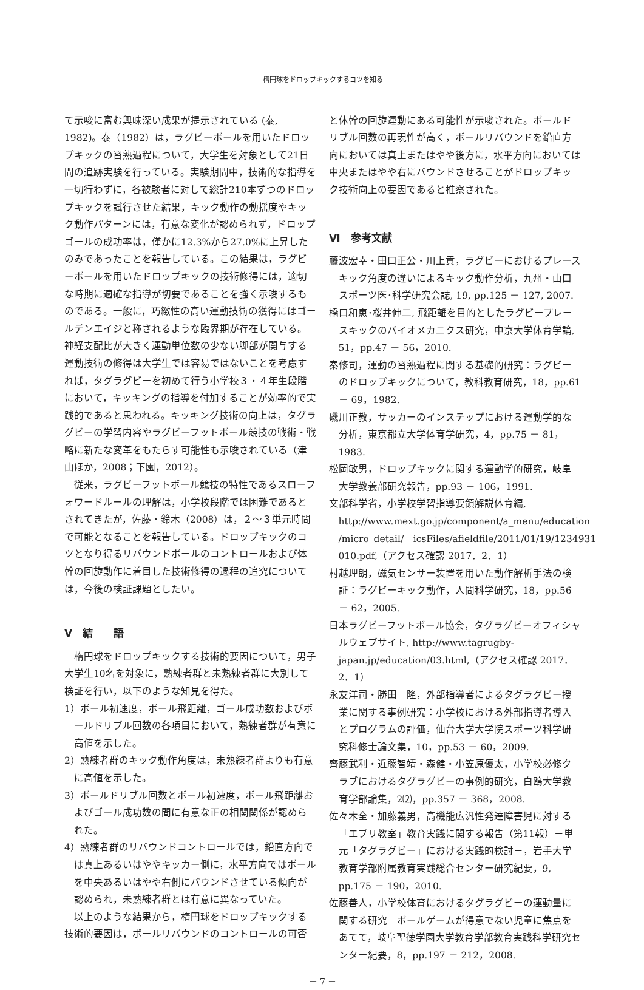楕円球をドロップキックするコツを知る
て示唆に富む興味深い成果が提示されている (泰, 1982)。泰（1982）は，ラグビーボールを用いたドロップキックの習熟過程について，大学生を対象として21日間の追跡実験を行っている。実験期間中，技術的な指導を一切行わずに，各被験者に対して総計210本ずつのドロップキックを試行させた結果，キック動作の動揺度やキック動作パターンには，有意な変化が認められず，ドロップゴールの成功率は，僅かに12.3%から27.0%に上昇したのみであったことを報告している。この結果は，ラグビーボールを用いたドロップキックの技術修得には，適切な時期に適確な指導が切要であることを強く示唆するものである。一般に，巧緻性の高い運動技術の獲得にはゴールデンエイジと称されるような臨界期が存在している。神経支配比が大きく運動単位数の少ない脚部が関与する運動技術の修得は大学生では容易ではないことを考慮すれば，タグラグビーを初めて行う小学校３・４年生段階において，キッキングの指導を付加することが効率的で実践的であると思われる。キッキング技術の向上は，タグラグビーの学習内容やラグビーフットボール競技の戦術・戦略に新たな変革をもたらす可能性も示唆されている（津山ほか，2008；下園，2012）。
従来，ラグビーフットボール競技の特性であるスローフォワードルールの理解は，小学校段階では困難であるとされてきたが，佐藤・鈴木（2008）は，２～３単元時間で可能となることを報告している。ドロップキックのコツとなり得るリバウンドボールのコントロールおよび体幹の回旋動作に着目した技術修得の過程の追究については，今後の検証課題としたい。
Ⅴ　結　　語
楕円球をドロップキックする技術的要因について，男子大学生10名を対象に，熟練者群と未熟練者群に大別して検証を行い，以下のような知見を得た。
1）ボール初速度，ボール飛距離，ゴール成功数およびボールドリブル回数の各項目において，熟練者群が有意に高値を示した。
2）熟練者群のキック動作角度は，未熟練者群よりも有意に高値を示した。
3）ボールドリブル回数とボール初速度，ボール飛距離およびゴール成功数の間に有意な正の相関関係が認められた。
4）熟練者群のリバウンドコントロールでは，鉛直方向では真上あるいはややキッカー側に，水平方向ではボールを中央あるいはやや右側にバウンドさせている傾向が認められ，未熟練者群とは有意に異なっていた。
以上のような結果から，楕円球をドロップキックする技術的要因は，ボールリバウンドのコントロールの可否
と体幹の回旋運動にある可能性が示唆された。ボールドリブル回数の再現性が高く，ボールリバウンドを鉛直方向においては真上またはやや後方に，水平方向においては中央またはやや右にバウンドさせることがドロップキック技術向上の要因であると推察された。
Ⅵ　参考文献
藤波宏幸・田口正公・川上貢，ラグビーにおけるプレースキック角度の違いによるキック動作分析，九州・山口スポーツ医･科学研究会誌, 19, pp.125 － 127, 2007.
橋口和恵･桜井伸二, 飛距離を目的としたラグビープレースキックのバイオメカニクス研究，中京大学体育学論, 51，pp.47 － 56，2010.
秦修司，運動の習熟過程に関する基礎的研究：ラグビーのドロップキックについて，教科教育研究，18，pp.61 － 69，1982.
磯川正教，サッカーのインステップにおける運動学的な分析，東京都立大学体育学研究，4，pp.75 － 81，1983.
松岡敏男，ドロップキックに関する運動学的研究，岐阜大学教養部研究報告，pp.93 － 106，1991.
文部科学省，小学校学習指導要領解説体育編, http://www.mext.go.jp/component/a_menu/education /micro_detail/__icsFiles/afieldfile/2011/01/19/1234931_ 010.pdf,（アクセス確認 2017．2．1）
村越理朗，磁気センサー装置を用いた動作解析手法の検証：ラグビーキック動作，人間科学研究，18，pp.56 － 62，2005.
日本ラグビーフットボール協会，タグラグビーオフィシャルウェブサイト, http://www.tagrugby-japan.jp/education/03.html,（アクセス確認 2017．2．1）
永友洋司・勝田　隆，外部指導者によるタグラグビー授業に関する事例研究：小学校における外部指導者導入とプログラムの評価，仙台大学大学院スポーツ科学研究科修士論文集，10，pp.53 － 60，2009.
齊藤武利・近藤智靖・森健・小笠原優太，小学校必修クラブにおけるタグラグビーの事例的研究，白鴎大学教育学部論集，2⑵，pp.357 － 368，2008.
佐々木全・加藤義男，高機能広汎性発達障害児に対する「エブリ教室」教育実践に関する報告（第11報）－単元「タグラグビー」における実践的検討－，岩手大学教育学部附属教育実践総合センター研究紀要，9, pp.175 － 190，2010.
佐藤善人，小学校体育におけるタグラグビーの運動量に関する研究　ボールゲームが得意でない児童に焦点をあてて，岐阜聖徳学園大学教育学部教育実践科学研究センター紀要，8，pp.197 － 212，2008.
－ 7 －